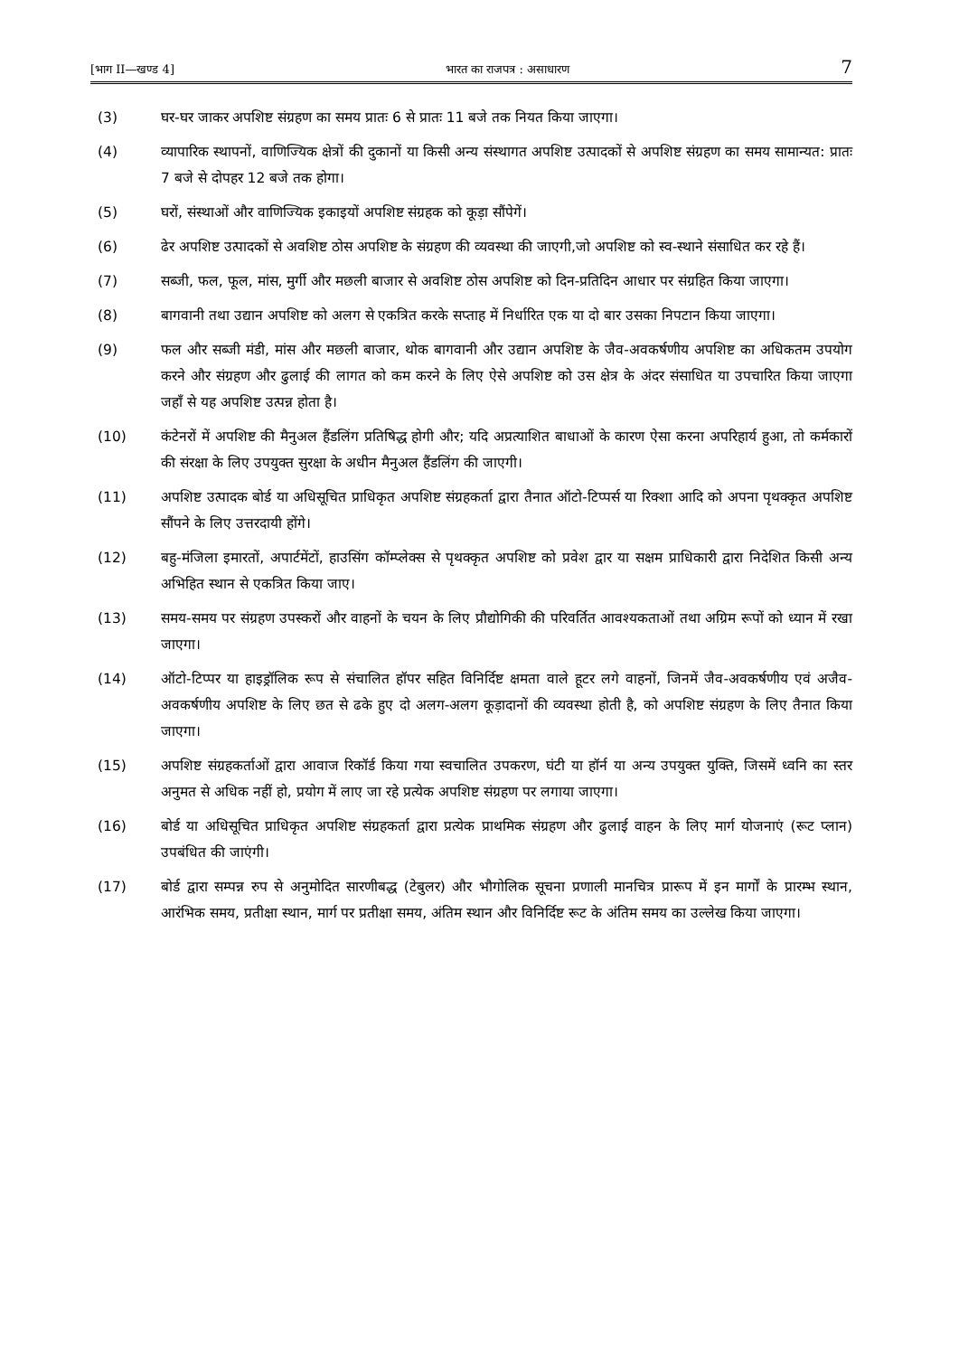[भाग II—खण्ड 4] भारत का राजपत्र : असाधारण 7
(3) घर-घर जाकर अपशिष्ट संग्रहण का समय प्रातः 6 से प्रातः 11 बजे तक नियत किया जाएगा।
(4) व्यापारिक स्थापनों, वाणिज्यिक क्षेत्रों की दुकानों या किसी अन्य संस्थागत अपशिष्ट उत्पादकों से अपशिष्ट संग्रहण का समय सामान्यत: प्रातः 7 बजे से दोपहर 12 बजे तक होगा।
(5) घरों, संस्थाओं और वाणिज्यिक इकाइयों अपशिष्ट संग्रहक को कूड़ा सौंपेगें।
(6) ढेर अपशिष्ट उत्पादकों से अवशिष्ट ठोस अपशिष्ट के संग्रहण की व्यवस्था की जाएगी,जो अपशिष्ट को स्व-स्थाने संसाधित कर रहे हैं।
(7) सब्जी, फल, फूल, मांस, मुर्गी और मछली बाजार से अवशिष्ट ठोस अपशिष्ट को दिन-प्रतिदिन आधार पर संग्रहित किया जाएगा।
(8) बागवानी तथा उद्यान अपशिष्ट को अलग से एकत्रित करके सप्ताह में निर्धारित एक या दो बार उसका निपटान किया जाएगा।
(9) फल और सब्जी मंडी, मांस और मछली बाजार, थोक बागवानी और उद्यान अपशिष्ट के जैव-अवकर्षणीय अपशिष्ट का अधिकतम उपयोग करने और संग्रहण और ढुलाई की लागत को कम करने के लिए ऐसे अपशिष्ट को उस क्षेत्र के अंदर संसाधित या उपचारित किया जाएगा जहाँ से यह अपशिष्ट उत्पन्न होता है।
(10) कंटेनरों में अपशिष्ट की मैनुअल हैंडलिंग प्रतिषिद्ध होगी और; यदि अप्रत्याशित बाधाओं के कारण ऐसा करना अपरिहार्य हुआ, तो कर्मकारों की संरक्षा के लिए उपयुक्त सुरक्षा के अधीन मैनुअल हैंडलिंग की जाएगी।
(11) अपशिष्ट उत्पादक बोर्ड या अधिसूचित प्राधिकृत अपशिष्ट संग्रहकर्ता द्वारा तैनात ऑटो-टिप्पर्स या रिक्शा आदि को अपना पृथक्कृत अपशिष्ट सौंपने के लिए उत्तरदायी होंगे।
(12) बहु-मंजिला इमारतों, अपार्टमेंटों, हाउसिंग कॉम्प्लेक्स से पृथक्कृत अपशिष्ट को प्रवेश द्वार या सक्षम प्राधिकारी द्वारा निदेशित किसी अन्य अभिहित स्थान से एकत्रित किया जाए।
(13) समय-समय पर संग्रहण उपस्करों और वाहनों के चयन के लिए प्रौद्योगिकी की परिवर्तित आवश्यकताओं तथा अग्रिम रूपों को ध्यान में रखा जाएगा।
(14) ऑटो-टिप्पर या हाइड्रॉलिक रूप से संचालित हॉपर सहित विनिर्दिष्ट क्षमता वाले हूटर लगे वाहनों, जिनमें जैव-अवकर्षणीय एवं अजैव- अवकर्षणीय अपशिष्ट के लिए छत से ढके हुए दो अलग-अलग कूड़ादानों की व्यवस्था होती है, को अपशिष्ट संग्रहण के लिए तैनात किया जाएगा।
(15) अपशिष्ट संग्रहकर्ताओं द्वारा आवाज रिकॉर्ड किया गया स्वचालित उपकरण, घंटी या हॉर्न या अन्य उपयुक्त युक्ति, जिसमें ध्वनि का स्तर अनुमत से अधिक नहीं हो, प्रयोग में लाए जा रहे प्रत्येक अपशिष्ट संग्रहण पर लगाया जाएगा।
(16) बोर्ड या अधिसूचित प्राधिकृत अपशिष्ट संग्रहकर्ता द्वारा प्रत्येक प्राथमिक संग्रहण और ढुलाई वाहन के लिए मार्ग योजनाएं (रूट प्लान) उपबंधित की जाएंगी।
(17) बोर्ड द्वारा सम्पन्न रुप से अनुमोदित सारणीबद्ध (टेबुलर) और भौगोलिक सूचना प्रणाली मानचित्र प्रारूप में इन मार्गों के प्रारम्भ स्थान, आरंभिक समय, प्रतीक्षा स्थान, मार्ग पर प्रतीक्षा समय, अंतिम स्थान और विनिर्दिष्ट रूट के अंतिम समय का उल्लेख किया जाएगा।